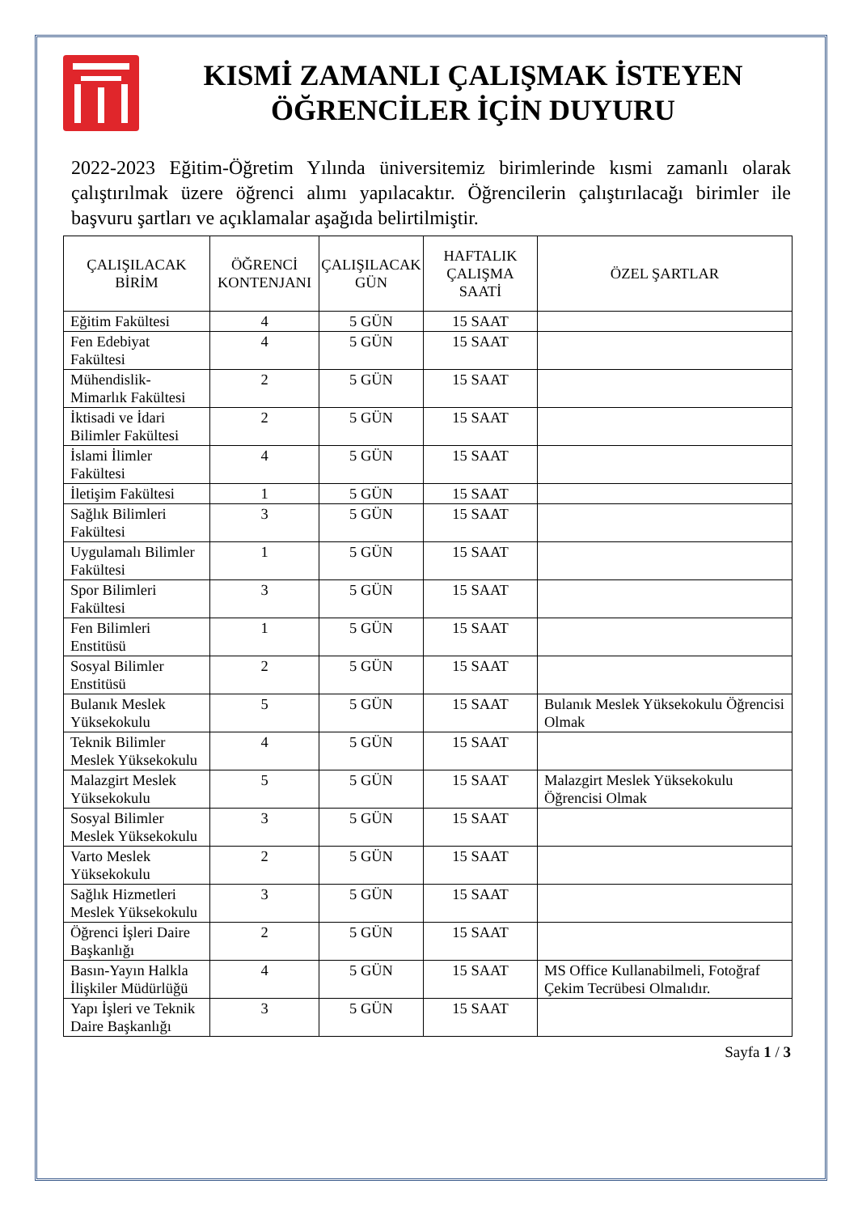KISMİ ZAMANLI ÇALIŞMAK İSTEYEN
ÖĞRENCİLER İÇİN DUYURU
2022-2023 Eğitim-Öğretim Yılında üniversitemiz birimlerinde kısmi zamanlı olarak çalıştırılmak üzere öğrenci alımı yapılacaktır. Öğrencilerin çalıştırılacağı birimler ile başvuru şartları ve açıklamalar aşağıda belirtilmiştir.
| ÇALIŞILACAK BİRİM | ÖĞRENCİ KONTENJANI | ÇALIŞILACAK GÜN | HAFTALIK ÇALIŞMA SAATİ | ÖZEL ŞARTLAR |
| --- | --- | --- | --- | --- |
| Eğitim Fakültesi | 4 | 5 GÜN | 15 SAAT | |
| Fen Edebiyat Fakültesi | 4 | 5 GÜN | 15 SAAT | |
| Mühendislik-Mimarlık Fakültesi | 2 | 5 GÜN | 15 SAAT | |
| İktisadi ve İdari Bilimler Fakültesi | 2 | 5 GÜN | 15 SAAT | |
| İslami İlimler Fakültesi | 4 | 5 GÜN | 15 SAAT | |
| İletişim Fakültesi | 1 | 5 GÜN | 15 SAAT | |
| Sağlık Bilimleri Fakültesi | 3 | 5 GÜN | 15 SAAT | |
| Uygulamalı Bilimler Fakültesi | 1 | 5 GÜN | 15 SAAT | |
| Spor Bilimleri Fakültesi | 3 | 5 GÜN | 15 SAAT | |
| Fen Bilimleri Enstitüsü | 1 | 5 GÜN | 15 SAAT | |
| Sosyal Bilimler Enstitüsü | 2 | 5 GÜN | 15 SAAT | |
| Bulanık Meslek Yüksekokulu | 5 | 5 GÜN | 15 SAAT | Bulanık Meslek Yüksekokulu Öğrencisi Olmak |
| Teknik Bilimler Meslek Yüksekokulu | 4 | 5 GÜN | 15 SAAT | |
| Malazgirt Meslek Yüksekokulu | 5 | 5 GÜN | 15 SAAT | Malazgirt Meslek Yüksekokulu Öğrencisi Olmak |
| Sosyal Bilimler Meslek Yüksekokulu | 3 | 5 GÜN | 15 SAAT | |
| Varto Meslek Yüksekokulu | 2 | 5 GÜN | 15 SAAT | |
| Sağlık Hizmetleri Meslek Yüksekokulu | 3 | 5 GÜN | 15 SAAT | |
| Öğrenci İşleri Daire Başkanlığı | 2 | 5 GÜN | 15 SAAT | |
| Basın-Yayın Halkla İlişkiler Müdürlüğü | 4 | 5 GÜN | 15 SAAT | MS Office Kullanabilmeli, Fotoğraf Çekim Tecrübesi Olmalıdır. |
| Yapı İşleri ve Teknik Daire Başkanlığı | 3 | 5 GÜN | 15 SAAT | |
Sayfa 1 / 3